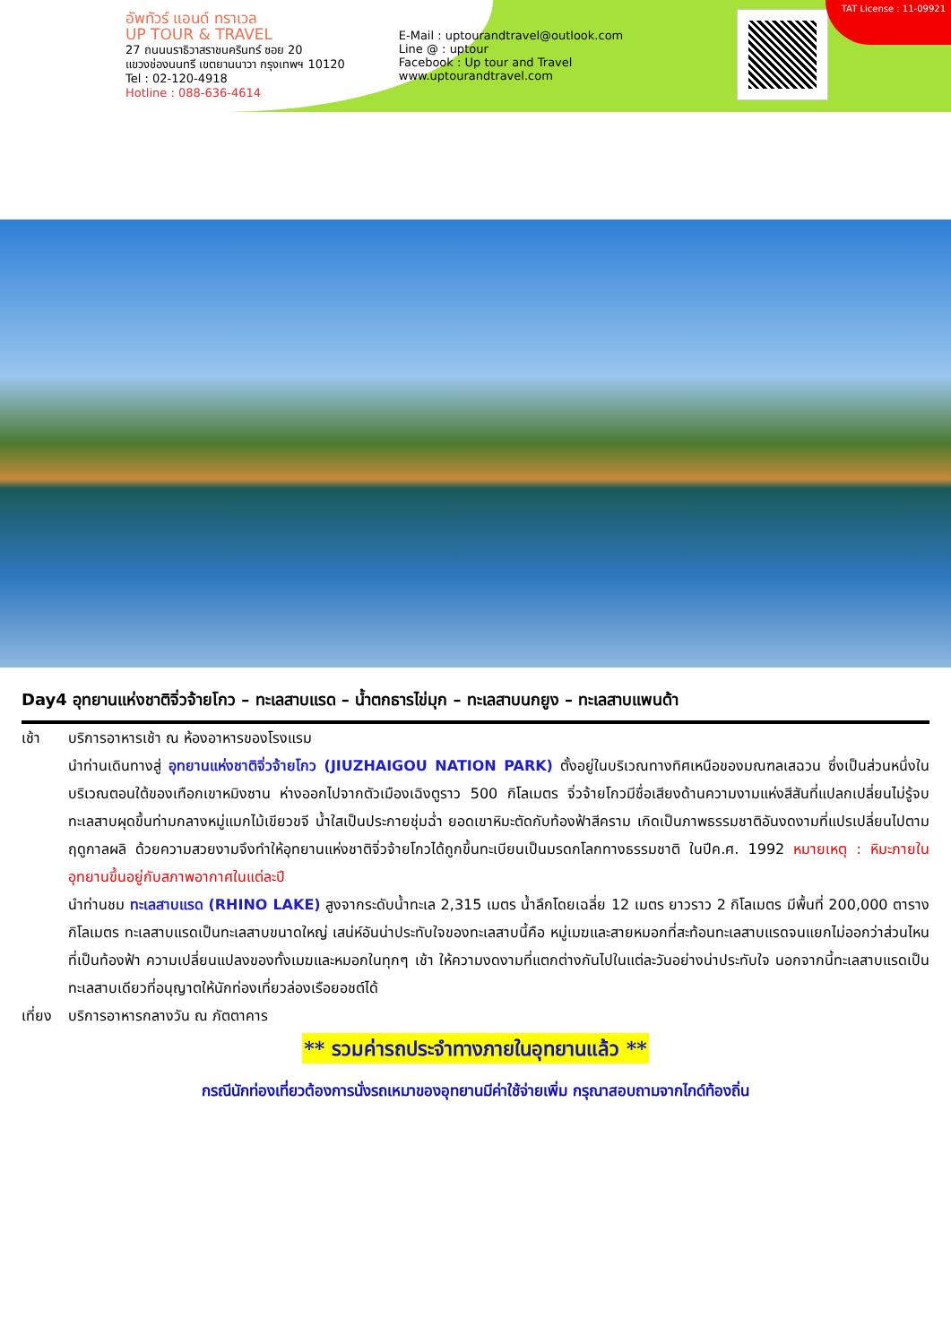อัพทัวร์ แอนด์ ทราเวล
UP TOUR & TRAVEL
27 ถนนนราธิวาสราชนครินทร์ ซอย 20
แขวงช่องนนทรี เขตยานนาวา กรุงเทพฯ 10120
Tel : 02-120-4918
Hotline : 088-636-4614
E-Mail : uptourandtravel@outlook.com
Line @ : uptour
Facebook : Up tour and Travel
www.uptourandtravel.com
TAT License : 11-09921
Day4 อุทยานแห่งชาติจิ่วจ้ายโกว – ทะเลสาบแรด – น้ำตกธารไข่มุก – ทะเลสาบนกยูง – ทะเลสาบแพนด้า
เช้า บริการอาหารเช้า ณ ห้องอาหารของโรงแรม
นำท่านเดินทางสู่ อุทยานแห่งชาติจิ่วจ้ายโกว (JIUZHAIGOU NATION PARK) ตั้งอยู่ในบริเวณทางทิศเหนือของมณฑลเสฉวน ซึ่งเป็นส่วนหนึ่งในบริเวณตอนใต้ของเทือกเขาหมิงซาน ห่างออกไปจากตัวเมืองเฉิงตูราว 500 กิโลเมตร จิ่วจ้ายโกวมีชื่อเสียงด้านความงามแห่งสีสันที่แปลกเปลี่ยนไม่รู้จบ ทะเลสาบผุดขึ้นท่ามกลางหมู่แมกไม้เขียวขจี น้ำใสเป็นประกายชุ่มฉ่ำ ยอดเขาหิมะตัดกับท้องฟ้าสีคราม เกิดเป็นภาพธรรมชาติอันงดงามที่แปรเปลี่ยนไปตามฤดูกาลผลิ ด้วยความสวยงามจึงทำให้อุทยานแห่งชาติจิ่วจ้ายโกวได้ถูกขึ้นทะเบียนเป็นมรดกโลกทางธรรมชาติ ในปีค.ศ. 1992 หมายเหตุ : หิมะภายในอุทยานขึ้นอยู่กับสภาพอากาศในแต่ละปี
นำท่านชม ทะเลสาบแรด (RHINO LAKE) สูงจากระดับน้ำทะเล 2,315 เมตร น้ำลึกโดยเฉลี่ย 12 เมตร ยาวราว 2 กิโลเมตร มีพื้นที่ 200,000 ตารางกิโลเมตร ทะเลสาบแรดเป็นทะเลสาบขนาดใหญ่ เสน่ห์อันน่าประทับใจของทะเลสาบนี้คือ หมู่เมฆและสายหมอกที่สะท้อนทะเลสาบแรดจนแยกไม่ออกว่าส่วนไหนที่เป็นท้องฟ้า ความเปลี่ยนแปลงของทั้งเมฆและหมอกในทุกๆ เช้า ให้ความงดงามที่แตกต่างกันไปในแต่ละวันอย่างน่าประทับใจ นอกจากนี้ทะเลสาบแรดเป็นทะเลสาบเดียวที่อนุญาตให้นักท่องเที่ยวล่องเรือยอชต์ได้
เที่ยง บริการอาหารกลางวัน ณ ภัตตาคาร
** รวมค่ารถประจำทางภายในอุทยานแล้ว **
กรณีนักท่องเที่ยวต้องการนั่งรถเหมาของอุทยานมีค่าใช้จ่ายเพิ่ม กรุณาสอบถามจากไกด์ท้องถิ่น